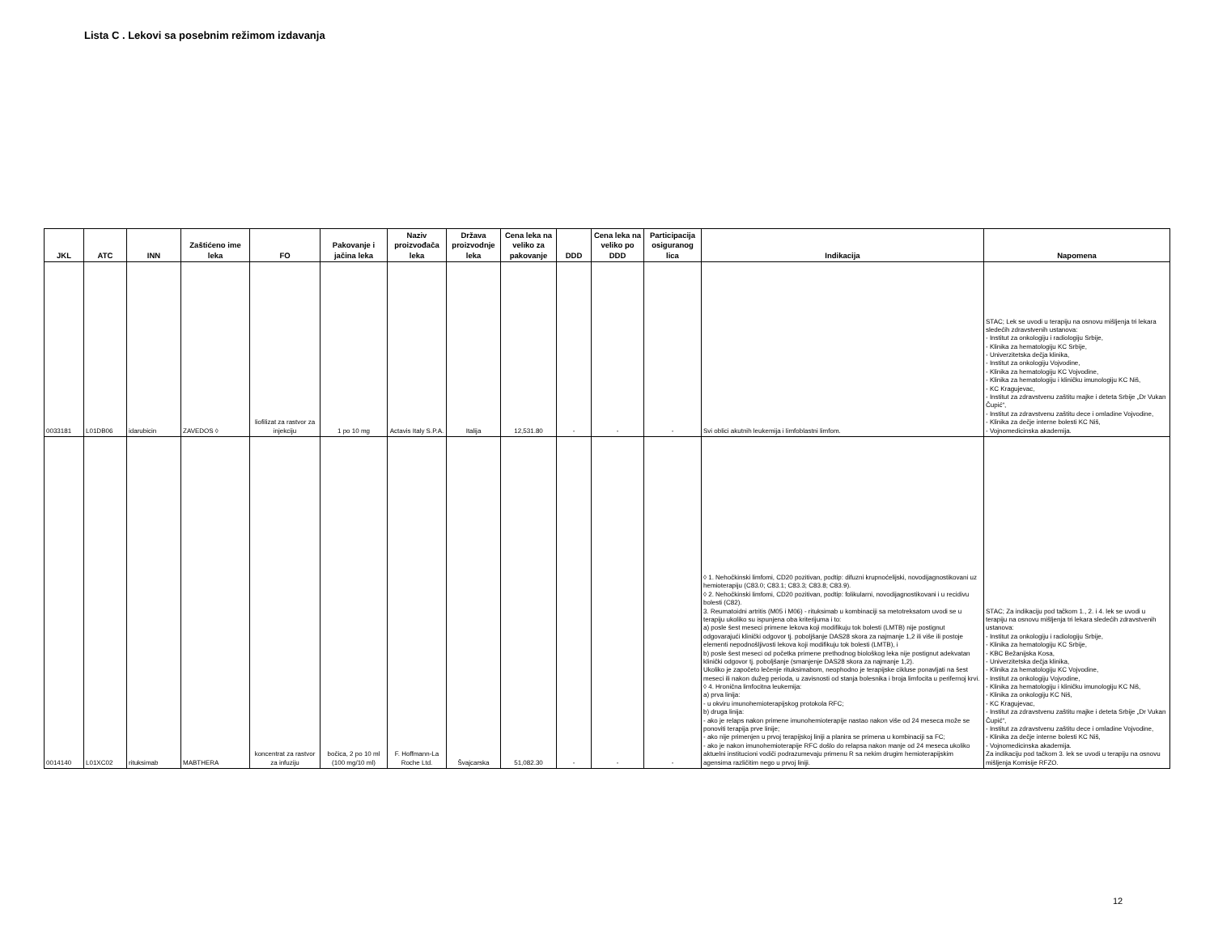Lista C . Lekovi sa posebnim režimom izdavanja
| JKL | ATC | INN | Zaštićeno ime leka | FO | Pakovanje i jačina leka | Naziv proizvođača leka | Država proizvodnje leka | Cena leka na veliko za pakovanje | DDD | Cena leka na veliko po DDD | Participacija osiguranog lica | Indikacija | Napomena |
| --- | --- | --- | --- | --- | --- | --- | --- | --- | --- | --- | --- | --- | --- |
| 0033181 | L01DB06 | idarubicin | ZAVEDOS ◊ | liofilizat za rastvor za injekciju | 1 po 10 mg | Actavis Italy S.P.A. | Italija | 12,531.80 | - | - | - | Svi oblici akutnih leukemija i limfoblastni limfom. | STAC; Lek se uvodi u terapiju na osnovu mišljenja tri lekara sledećih zdravstvenih ustanova: - Institut za onkologiju i radiologiju Srbije, - Klinika za hematologiju KC Srbije, - Univerzitetska dečja klinika, - Institut za onkologiju Vojvodine, - Klinika za hematologiju KC Vojvodine, - Klinika za hematologiju i kliničku imunologiju KC Niš, - KC Kragujevac, - Institut za zdravstvenu zaštitu majke i deteta Srbije „Dr Vukan Čupić“, - Institut za zdravstvenu zaštitu dece i omladine Vojvodine, - Klinika za dečje interne bolesti KC Niš, - Vojnomedicinska akademija. |
| 0014140 | L01XC02 | rituksimab | MABTHERA | koncentrat za rastvor za infuziju | bočica, 2 po 10 ml (100 mg/10 ml) | F. Hoffmann-La Roche Ltd. | Švajcarska | 51,082.30 | - | - | - | ◊ 1. Nehočkinski limfomi, CD20 pozitivan, podtip: difuzni krupnoćelijski, novodijagnostikovani uz hemioterapiju (C83.0; C83.1; C83.3; C83.8; C83.9). ◊ 2. Nehočkinski limfomi, CD20 pozitivan, podtip: folikularni, novodijagnostikovani i u recidivu bolesti (C82). 3. Reumatoidni artritis (M05 i M06) - rituksimab u kombinaciji sa metotreksatom uvodi se u terapiju ukoliko su ispunjena oba kriterijuma i to: a) posle šest meseci primene lekova koji modifikuju tok bolesti (LMTB) nije postignut odgovarajući klinički odgovor tj. poboljšanje DAS28 skora za najmanje 1,2 ili više ili postoje elementi nepodnošljivosti lekova koji modifikuju tok bolesti (LMTB), i b) posle šest meseci od početka primene prethodnog biološkog leka nije postignut adekvatan klinički odgovor tj. poboljšanje (smanjenje DAS28 skora za najmanje 1,2). Ukoliko je započeto lečenje rituksimabom, neophodno je terapijske cikluse ponavljati na šest meseci ili nakon dužeg perioda, u zavisnosti od stanja bolesnika i broja limfocita u perifernoj krvi. ◊ 4. Hronična limfocitna leukemija: a) prva linija: - u okviru imunohemioterapijskog protokola RFC; b) druga linija: - ako je relaps nakon primene imunohemioterapije nastao nakon više od 24 meseca može se ponoviti terapija prve linije; - ako nije primenjen u prvoj terapijskoj liniji a planira se primena u kombinaciji sa FC; - ako je nakon imunohemioterapije RFC došlo do relapsa nakon manje od 24 meseca ukoliko aktuelni institucioni vodiči podrazumevaju primenu R sa nekim drugim hemioterapijskim agensima različitim nego u prvoj liniji. | STAC; Za indikaciju pod tačkom 1., 2. i 4. lek se uvodi u terapiju na osnovu mišljenja tri lekara sledećih zdravstvenih ustanova: - Institut za onkologiju i radiologiju Srbije, - Klinika za hematologiju KC Srbije, - KBC Bežanijska Kosa, - Univerzitetska dečja klinika, - Klinika za hematologiju KC Vojvodine, - Institut za onkologiju Vojvodine, - Klinika za hematologiju i kliničku imunologiju KC Niš, - Klinika za onkologiju KC Niš, - KC Kragujevac, - Institut za zdravstvenu zaštitu majke i deteta Srbije „Dr Vukan Čupić“, - Institut za zdravstvenu zaštitu dece i omladine Vojvodine, - Klinika za dečje interne bolesti KC Niš, - Vojnomedicinska akademija. Za indikaciju pod tačkom 3. lek se uvodi u terapiju na osnovu mišljenja Komisije RFZO. |
12